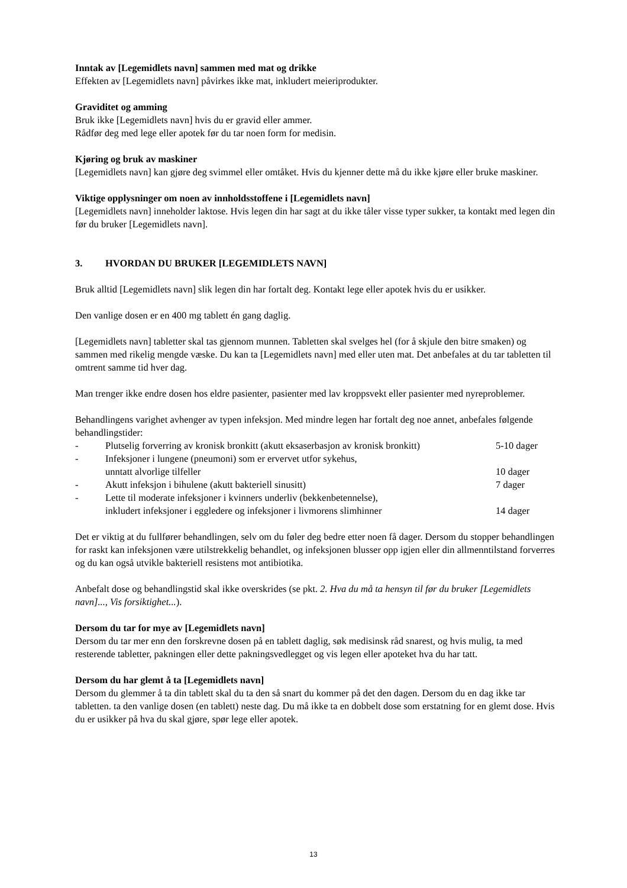Inntak av [Legemidlets navn] sammen med mat og drikke
Effekten av [Legemidlets navn] påvirkes ikke mat, inkludert meieriprodukter.
Graviditet og amming
Bruk ikke [Legemidlets navn] hvis du er gravid eller ammer.
Rådfør deg med lege eller apotek før du tar noen form for medisin.
Kjøring og bruk av maskiner
[Legemidlets navn] kan gjøre deg svimmel eller omtåket. Hvis du kjenner dette må du ikke kjøre eller bruke maskiner.
Viktige opplysninger om noen av innholdsstoffene i [Legemidlets navn]
[Legemidlets navn] inneholder laktose. Hvis legen din har sagt at du ikke tåler visse typer sukker, ta kontakt med legen din før du bruker [Legemidlets navn].
3. HVORDAN DU BRUKER [LEGEMIDLETS NAVN]
Bruk alltid [Legemidlets navn] slik legen din har fortalt deg. Kontakt lege eller apotek hvis du er usikker.
Den vanlige dosen er en 400 mg tablett én gang daglig.
[Legemidlets navn] tabletter skal tas gjennom munnen. Tabletten skal svelges hel (for å skjule den bitre smaken) og sammen med rikelig mengde væske. Du kan ta [Legemidlets navn] med eller uten mat. Det anbefales at du tar tabletten til omtrent samme tid hver dag.
Man trenger ikke endre dosen hos eldre pasienter, pasienter med lav kroppsvekt eller pasienter med nyreproblemer.
Behandlingens varighet avhenger av typen infeksjon. Med mindre legen har fortalt deg noe annet, anbefales følgende behandlingstider:
- Plutselig forverring av kronisk bronkitt (akutt eksaserbasjon av kronisk bronkitt) 5-10 dager
- Infeksjoner i lungene (pneumoni) som er ervervet utfor sykehus,
unntatt alvorlige tilfeller
10 dager
- Akutt infeksjon i bihulene (akutt bakteriell sinusitt) 7 dager
- Lette til moderate infeksjoner i kvinners underliv (bekkenbetennelse),
inkludert infeksjoner i eggledere og infeksjoner i livmorens slimhinner
14 dager
Det er viktig at du fullfører behandlingen, selv om du føler deg bedre etter noen få dager. Dersom du stopper behandlingen for raskt kan infeksjonen være utilstrekkelig behandlet, og infeksjonen blusser opp igjen eller din allmenntilstand forverres og du kan også utvikle bakteriell resistens mot antibiotika.
Anbefalt dose og behandlingstid skal ikke overskrides (se pkt. 2. Hva du må ta hensyn til før du bruker [Legemidlets navn]..., Vis forsiktighet...).
Dersom du tar for mye av [Legemidlets navn]
Dersom du tar mer enn den forskrevne dosen på en tablett daglig, søk medisinsk råd snarest, og hvis mulig, ta med resterende tabletter, pakningen eller dette pakningsvedlegget og vis legen eller apoteket hva du har tatt.
Dersom du har glemt å ta [Legemidlets navn]
Dersom du glemmer å ta din tablett skal du ta den så snart du kommer på det den dagen. Dersom du en dag ikke tar tabletten. ta den vanlige dosen (en tablett) neste dag. Du må ikke ta en dobbelt dose som erstatning for en glemt dose. Hvis du er usikker på hva du skal gjøre, spør lege eller apotek.
13